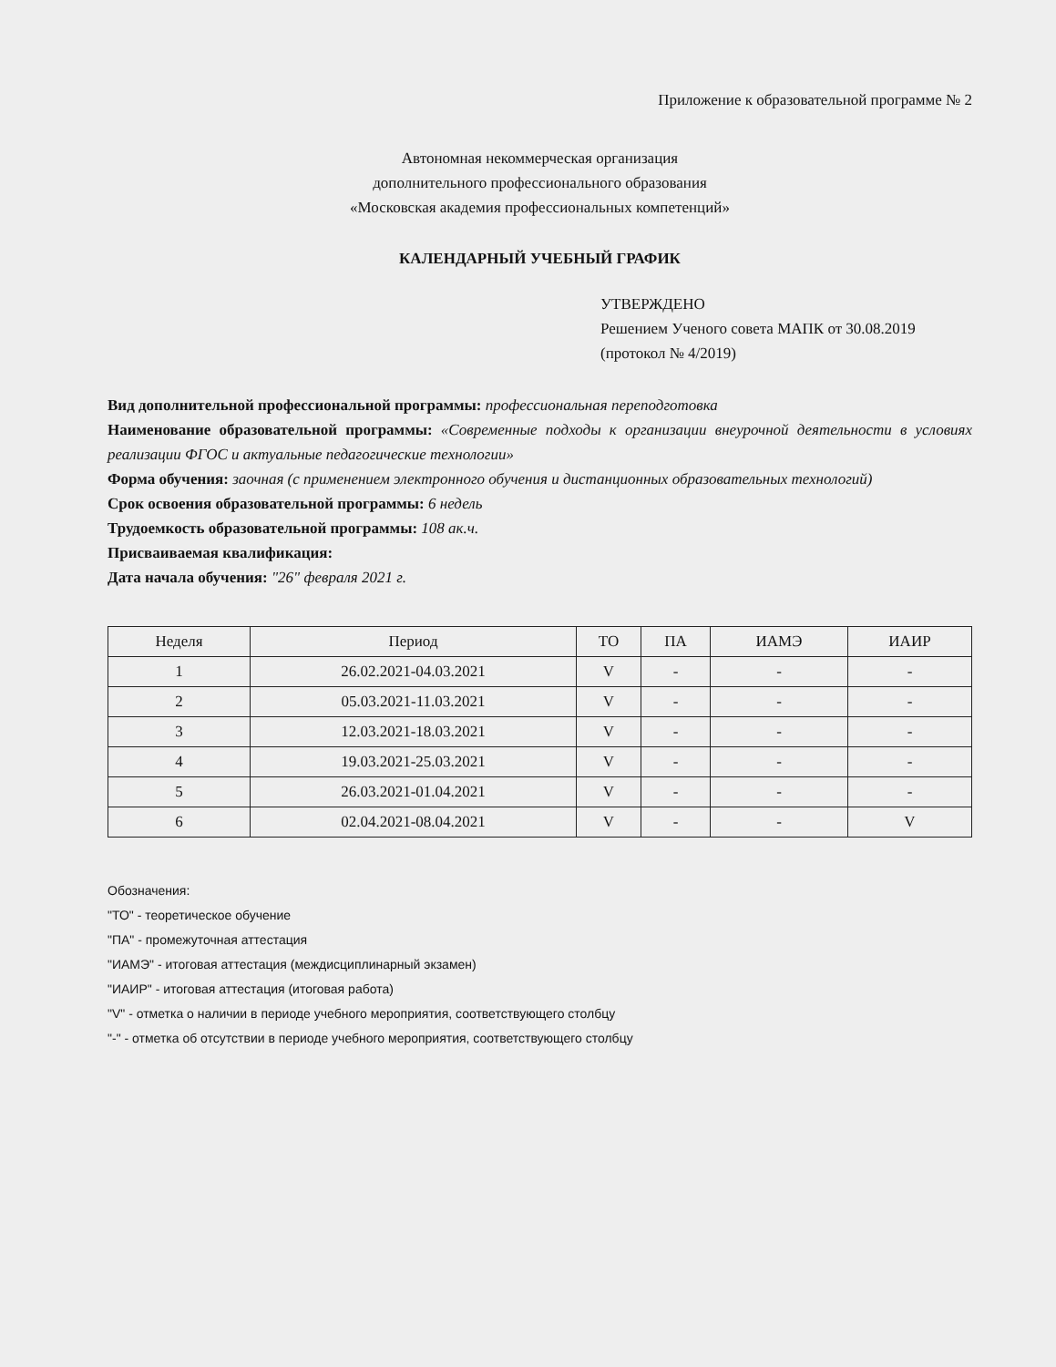Приложение к образовательной программе № 2
Автономная некоммерческая организация
дополнительного профессионального образования
«Московская академия профессиональных компетенций»
КАЛЕНДАРНЫЙ УЧЕБНЫЙ ГРАФИК
УТВЕРЖДЕНО
Решением Ученого совета МАПК от 30.08.2019
(протокол № 4/2019)
Вид дополнительной профессиональной программы: профессиональная переподготовка
Наименование образовательной программы: «Современные подходы к организации внеурочной деятельности в условиях реализации ФГОС и актуальные педагогические технологии»
Форма обучения: заочная (с применением электронного обучения и дистанционных образовательных технологий)
Срок освоения образовательной программы: 6 недель
Трудоемкость образовательной программы: 108 ак.ч.
Присваиваемая квалификация:
Дата начала обучения: "26" февраля 2021 г.
| Неделя | Период | ТО | ПА | ИАМЭ | ИАИР |
| --- | --- | --- | --- | --- | --- |
| 1 | 26.02.2021-04.03.2021 | V | - | - | - |
| 2 | 05.03.2021-11.03.2021 | V | - | - | - |
| 3 | 12.03.2021-18.03.2021 | V | - | - | - |
| 4 | 19.03.2021-25.03.2021 | V | - | - | - |
| 5 | 26.03.2021-01.04.2021 | V | - | - | - |
| 6 | 02.04.2021-08.04.2021 | V | - | - | V |
Обозначения:
"ТО" - теоретическое обучение
"ПА" - промежуточная аттестация
"ИАМЭ" - итоговая аттестация (междисциплинарный экзамен)
"ИАИР" - итоговая аттестация (итоговая работа)
"V" - отметка о наличии в периоде учебного мероприятия, соответствующего столбцу
"-" - отметка об отсутствии в периоде учебного мероприятия, соответствующего столбцу